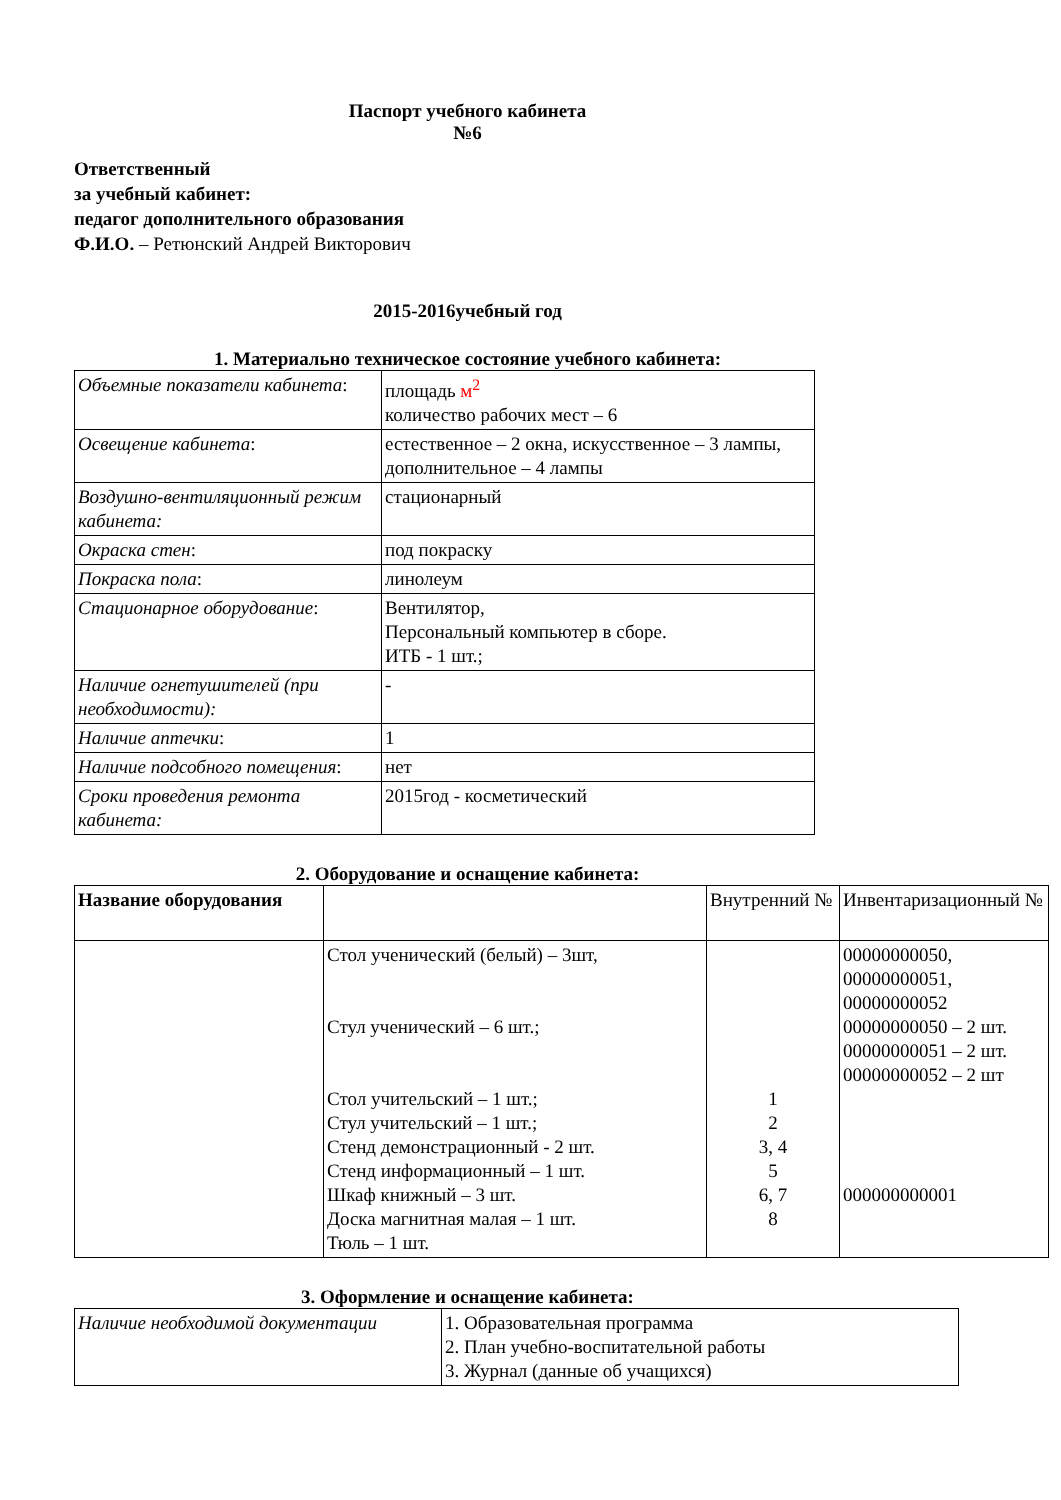Паспорт учебного кабинета
№6
Ответственный
за учебный кабинет:
педагог дополнительного образования
Ф.И.О. – Ретюнский Андрей Викторович
2015-2016учебный год
1. Материально техническое состояние учебного кабинета:
| Объемные показатели кабинета : | площадь м<sup>2</sup> количество рабочих мест – 6 |
| Освещение кабинета : | естественное – 2 окна, искусственное – 3 лампы, дополнительное – 4 лампы |
| Воздушно-вентиляционный режим кабинета: | стационарный |
| Окраска стен : | под покраску |
| Покраска пола : | линолеум |
| Стационарное оборудование : | Вентилятор, Персональный компьютер в сборе. ИТБ - 1 шт.; |
| Наличие огнетушителей (при необходимости): | - |
| Наличие аптечки : | 1 |
| Наличие подсобного помещения : | нет |
| Сроки проведения ремонта кабинета: | 2015год - косметический |
2. Оборудование и оснащение кабинета:
| Название оборудования | | Внутренний № | Инвентаризационный № |
| | Стол ученический (белый) – 3шт, Стул ученический – 6 шт.; Стол учительский – 1 шт.; Стул учительский – 1 шт.; Стенд демонстрационный - 2 шт. Стенд информационный – 1 шт. Шкаф книжный – 3 шт. Доска магнитная малая – 1 шт. Тюль – 1 шт. | 1 2 3, 4 5 6, 7 8 | 00000000050, 00000000051, 00000000052 00000000050 – 2 шт. 00000000051 – 2 шт. 00000000052 – 2 шт 000000000001 |
3. Оформление и оснащение кабинета:
| Наличие необходимой документации | 1. Образовательная программа 2. План учебно-воспитательной работы 3. Журнал (данные об учащихся) |